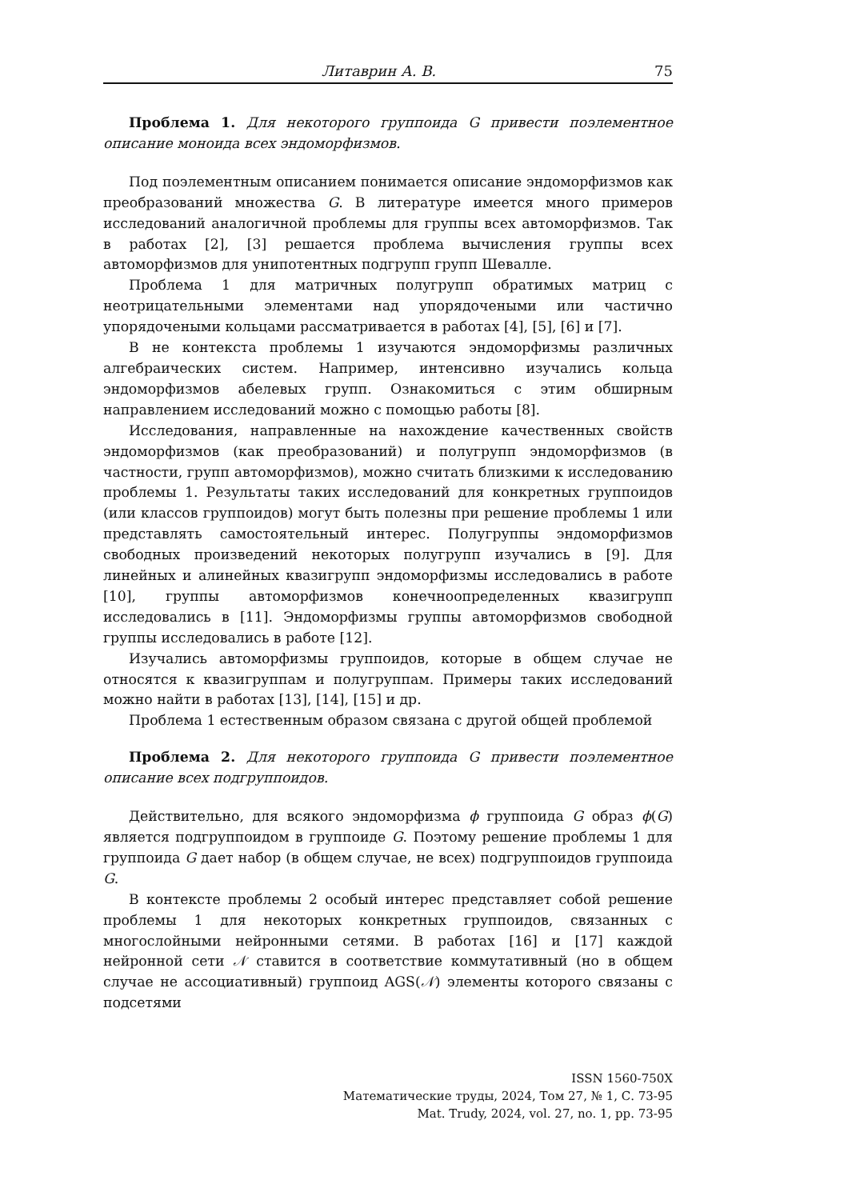Литаврин А. В. 75
Проблема 1. Для некоторого группоида G привести поэлементное описание моноида всех эндоморфизмов.
Под поэлементным описанием понимается описание эндоморфизмов как преобразований множества G. В литературе имеется много примеров исследований аналогичной проблемы для группы всех автоморфизмов. Так в работах [2], [3] решается проблема вычисления группы всех автоморфизмов для унипотентных подгрупп групп Шевалле.
Проблема 1 для матричных полугрупп обратимых матриц с неотрицательными элементами над упорядочеными или частично упорядочеными кольцами рассматривается в работах [4], [5], [6] и [7].
В не контекста проблемы 1 изучаются эндоморфизмы различных алгебраических систем. Например, интенсивно изучались кольца эндоморфизмов абелевых групп. Ознакомиться с этим обширным направлением исследований можно с помощью работы [8].
Исследования, направленные на нахождение качественных свойств эндоморфизмов (как преобразований) и полугрупп эндоморфизмов (в частности, групп автоморфизмов), можно считать близкими к исследованию проблемы 1. Результаты таких исследований для конкретных группоидов (или классов группоидов) могут быть полезны при решение проблемы 1 или представлять самостоятельный интерес. Полугруппы эндоморфизмов свободных произведений некоторых полугрупп изучались в [9]. Для линейных и алинейных квазигрупп эндоморфизмы исследовались в работе [10], группы автоморфизмов конечноопределенных квазигрупп исследовались в [11]. Эндоморфизмы группы автоморфизмов свободной группы исследовались в работе [12].
Изучались автоморфизмы группоидов, которые в общем случае не относятся к квазигруппам и полугруппам. Примеры таких исследований можно найти в работах [13], [14], [15] и др.
Проблема 1 естественным образом связана с другой общей проблемой
Проблема 2. Для некоторого группоида G привести поэлементное описание всех подгруппоидов.
Действительно, для всякого эндоморфизма ϕ группоида G образ ϕ(G) является подгруппоидом в группоиде G. Поэтому решение проблемы 1 для группоида G дает набор (в общем случае, не всех) подгруппоидов группоида G.
В контексте проблемы 2 особый интерес представляет собой решение проблемы 1 для некоторых конкретных группоидов, связанных с многослойными нейронными сетями. В работах [16] и [17] каждой нейронной сети 𝒩 ставится в соответствие коммутативный (но в общем случае не ассоциативный) группоид AGS(𝒩) элементы которого связаны с подсетями
ISSN 1560-750X
Математические труды, 2024, Том 27, № 1, С. 73-95
Mat. Trudy, 2024, vol. 27, no. 1, pp. 73-95